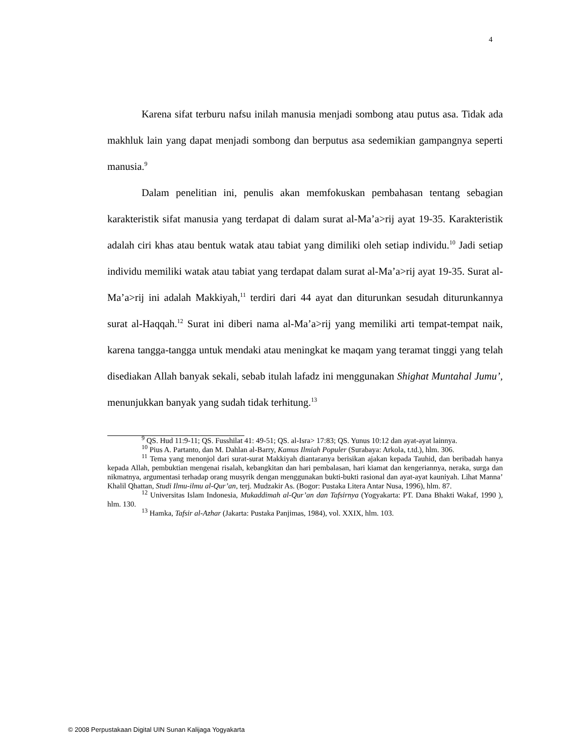4
Karena sifat terburu nafsu inilah manusia menjadi sombong atau putus asa. Tidak ada makhluk lain yang dapat menjadi sombong dan berputus asa sedemikian gampangnya seperti manusia.<sup>9</sup>
Dalam penelitian ini, penulis akan memfokuskan pembahasan tentang sebagian karakteristik sifat manusia yang terdapat di dalam surat al-Ma’a>rij ayat 19-35. Karakteristik adalah ciri khas atau bentuk watak atau tabiat yang dimiliki oleh setiap individu.<sup>10</sup> Jadi setiap individu memiliki watak atau tabiat yang terdapat dalam surat al-Ma’a>rij ayat 19-35. Surat al-Ma’a>rij ini adalah Makkiyah,<sup>11</sup> terdiri dari 44 ayat dan diturunkan sesudah diturunkannya surat al-Haqqah.<sup>12</sup> Surat ini diberi nama al-Ma’a>rij yang memiliki arti tempat-tempat naik, karena tangga-tangga untuk mendaki atau meningkat ke maqam yang teramat tinggi yang telah disediakan Allah banyak sekali, sebab itulah lafadz ini menggunakan Shighat Muntahal Jumu’, menunjukkan banyak yang sudah tidak terhitung.<sup>13</sup>
<sup>9</sup> QS. Hud 11:9-11; QS. Fusshilat 41: 49-51; QS. al-Isra> 17:83; QS. Yunus 10:12 dan ayat-ayat lainnya.
<sup>10</sup> Pius A. Partanto, dan M. Dahlan al-Barry, Kamus Ilmiah Populer (Surabaya: Arkola, t.td.), hlm. 306.
<sup>11</sup> Tema yang menonjol dari surat-surat Makkiyah diantaranya berisikan ajakan kepada Tauhid, dan beribadah hanya kepada Allah, pembuktian mengenai risalah, kebangkitan dan hari pembalasan, hari kiamat dan kengeriannya, neraka, surga dan nikmatnya, argumentasi terhadap orang musyrik dengan menggunakan bukti-bukti rasional dan ayat-ayat kauniyah. Lihat Manna’ Khalil Qhattan, Studi Ilmu-ilmu al-Qur’an, terj. Mudzakir As. (Bogor: Pustaka Litera Antar Nusa, 1996), hlm. 87.
<sup>12</sup> Universitas Islam Indonesia, Mukaddimah al-Qur’an dan Tafsirnya (Yogyakarta: PT. Dana Bhakti Wakaf, 1990 ), hlm. 130.
<sup>13</sup> Hamka, Tafsir al-Azhar (Jakarta: Pustaka Panjimas, 1984), vol. XXIX, hlm. 103.
© 2008 Perpustakaan Digital UIN Sunan Kalijaga Yogyakarta